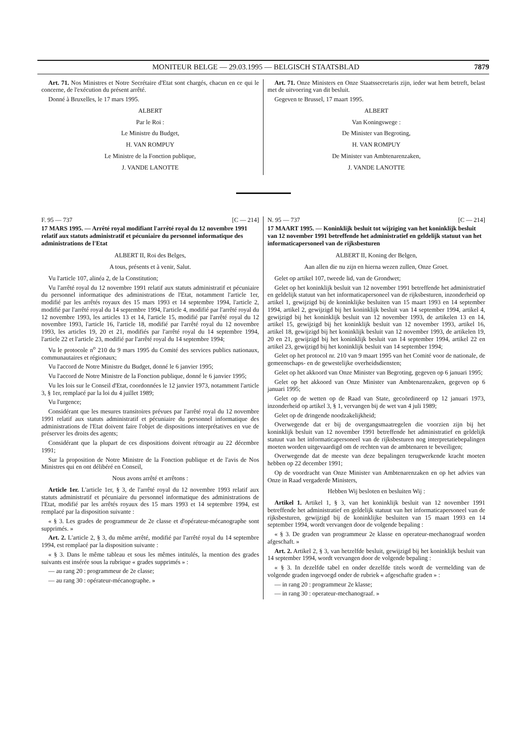MONITEUR BELGE — 29.03.1995 — BELGISCH STAATSBLAD 7879
Art. 71. Nos Ministres et Notre Secrétaire d'Etat sont chargés, chacun en ce qui le concerne, de l'exécution du présent arrêté.
Donné à Bruxelles, le 17 mars 1995.
ALBERT
Par le Roi :
Le Ministre du Budget,
H. VAN ROMPUY
Le Ministre de la Fonction publique,
J. VANDE LANOTTE
Art. 71. Onze Ministers en Onze Staatssecretaris zijn, ieder wat hem betreft, belast met de uitvoering van dit besluit.
Gegeven te Brussel, 17 maart 1995.
ALBERT
Van Koningswege :
De Minister van Begroting,
H. VAN ROMPUY
De Minister van Ambtenarenzaken,
J. VANDE LANOTTE
F. 95 — 737 [C — 214]
17 MARS 1995. — Arrêté royal modifiant l'arrêté royal du 12 novembre 1991 relatif aux statuts administratif et pécuniaire du personnel informatique des administrations de l'Etat
ALBERT II, Roi des Belges,
A tous, présents et à venir, Salut.
Vu l'article 107, alinéa 2, de la Constitution;
Vu l'arrêté royal du 12 novembre 1991 relatif aux statuts administratif et pécuniaire du personnel informatique des administrations de l'Etat, notamment l'article 1er, modifié par les arrêtés royaux des 15 mars 1993 et 14 septembre 1994, l'article 2, modifié par l'arrêté royal du 14 septembre 1994, l'article 4, modifié par l'arrêté royal du 12 novembre 1993, les articles 13 et 14, l'article 15, modifié par l'arrêté royal du 12 novembre 1993, l'article 16, l'article 18, modifié par l'arrêté royal du 12 novembre 1993, les articles 19, 20 et 21, modifiés par l'arrêté royal du 14 septembre 1994, l'article 22 et l'article 23, modifié par l'arrêté royal du 14 septembre 1994;
Vu le protocole n<sup>o</sup> 210 du 9 mars 1995 du Comité des services publics nationaux, communautaires et régionaux;
Vu l'accord de Notre Ministre du Budget, donné le 6 janvier 1995;
Vu l'accord de Notre Ministre de la Fonction publique, donné le 6 janvier 1995;
Vu les lois sur le Conseil d'Etat, coordonnées le 12 janvier 1973, notamment l'article 3, § 1er, remplacé par la loi du 4 juillet 1989;
Vu l'urgence;
Considérant que les mesures transitoires prévues par l'arrêté royal du 12 novembre 1991 relatif aux statuts administratif et pécuniaire du personnel informatique des administrations de l'Etat doivent faire l'objet de dispositions interprétatives en vue de préserver les droits des agents;
Considérant que la plupart de ces dispositions doivent rétroagir au 22 décembre 1991;
Sur la proposition de Notre Ministre de la Fonction publique et de l'avis de Nos Ministres qui en ont délibéré en Conseil,
Nous avons arrêté et arrêtons :
Article 1er. L'article 1er, § 3, de l'arrêté royal du 12 novembre 1993 relatif aux statuts administratif et pécuniaire du personnel informatique des administrations de l'Etat, modifié par les arrêtés royaux des 15 mars 1993 et 14 septembre 1994, est remplacé par la disposition suivante :
« § 3. Les grades de programmeur de 2e classe et d'opérateur-mécanographe sont supprimés. »
Art. 2. L'article 2, § 3, du même arrêté, modifié par l'arrêté royal du 14 septembre 1994, est remplacé par la disposition suivante :
« § 3. Dans le même tableau et sous les mêmes intitulés, la mention des grades suivants est insérée sous la rubrique « grades supprimés » :
— au rang 20 : programmeur de 2e classe;
— au rang 30 : opérateur-mécanographe. »
N. 95 — 737 [C — 214]
17 MAART 1995. — Koninklijk besluit tot wijziging van het koninklijk besluit van 12 november 1991 betreffende het administratief en geldelijk statuut van het informaticapersoneel van de rijksbesturen
ALBERT II, Koning der Belgen,
Aan allen die nu zijn en hierna wezen zullen, Onze Groet.
Gelet op artikel 107, tweede lid, van de Grondwet;
Gelet op het koninklijk besluit van 12 november 1991 betreffende het administratief en geldelijk statuut van het informaticapersoneel van de rijksbesturen, inzonderheid op artikel 1, gewijzigd bij de koninklijke besluiten van 15 maart 1993 en 14 september 1994, artikel 2, gewijzigd bij het koninklijk besluit van 14 september 1994, artikel 4, gewijzigd bij het koninklijk besluit van 12 november 1993, de artikelen 13 en 14, artikel 15, gewijzigd bij het koninklijk besluit van 12 november 1993, artikel 16, artikel 18, gewijzigd bij het koninklijk besluit van 12 november 1993, de artikelen 19, 20 en 21, gewijzigd bij het koninklijk besluit van 14 september 1994, artikel 22 en artikel 23, gewijzigd bij het koninklijk besluit van 14 september 1994;
Gelet op het protocol nr. 210 van 9 maart 1995 van het Comité voor de nationale, de gemeenschaps- en de gewestelijke overheidsdiensten;
Gelet op het akkoord van Onze Minister van Begroting, gegeven op 6 januari 1995;
Gelet op het akkoord van Onze Minister van Ambtenarenzaken, gegeven op 6 januari 1995;
Gelet op de wetten op de Raad van State, gecoördineerd op 12 januari 1973, inzonderheid op artikel 3, § 1, vervangen bij de wet van 4 juli 1989;
Gelet op de dringende noodzakelijkheid;
Overwegende dat er bij de overgangsmaatregelen die voorzien zijn bij het koninklijk besluit van 12 november 1991 betreffende het administratief en geldelijk statuut van het informaticapersoneel van de rijksbesturen nog interpretatiebepalingen moeten worden uitgevaardigd om de rechten van de ambtenaren te beveiligen;
Overwegende dat de meeste van deze bepalingen terugwerkende kracht moeten hebben op 22 december 1991;
Op de voordracht van Onze Minister van Ambtenarenzaken en op het advies van Onze in Raad vergaderde Ministers,
Hebben Wij besloten en besluiten Wij :
Artikel 1. Artikel 1, § 3, van het koninklijk besluit van 12 november 1991 betreffende het administratief en geldelijk statuut van het informaticapersoneel van de rijksbesturen, gewijzigd bij de koninklijke besluiten van 15 maart 1993 en 14 september 1994, wordt vervangen door de volgende bepaling :
« § 3. De graden van programmeur 2e klasse en operateur-mechanograaf worden afgeschaft. »
Art. 2. Artikel 2, § 3, van hetzelfde besluit, gewijzigd bij het koninklijk besluit van 14 september 1994, wordt vervangen door de volgende bepaling :
« § 3. In dezelfde tabel en onder dezelfde titels wordt de vermelding van de volgende graden ingevoegd onder de rubriek « afgeschafte graden » :
— in rang 20 : programmeur 2e klasse;
— in rang 30 : operateur-mechanograaf. »